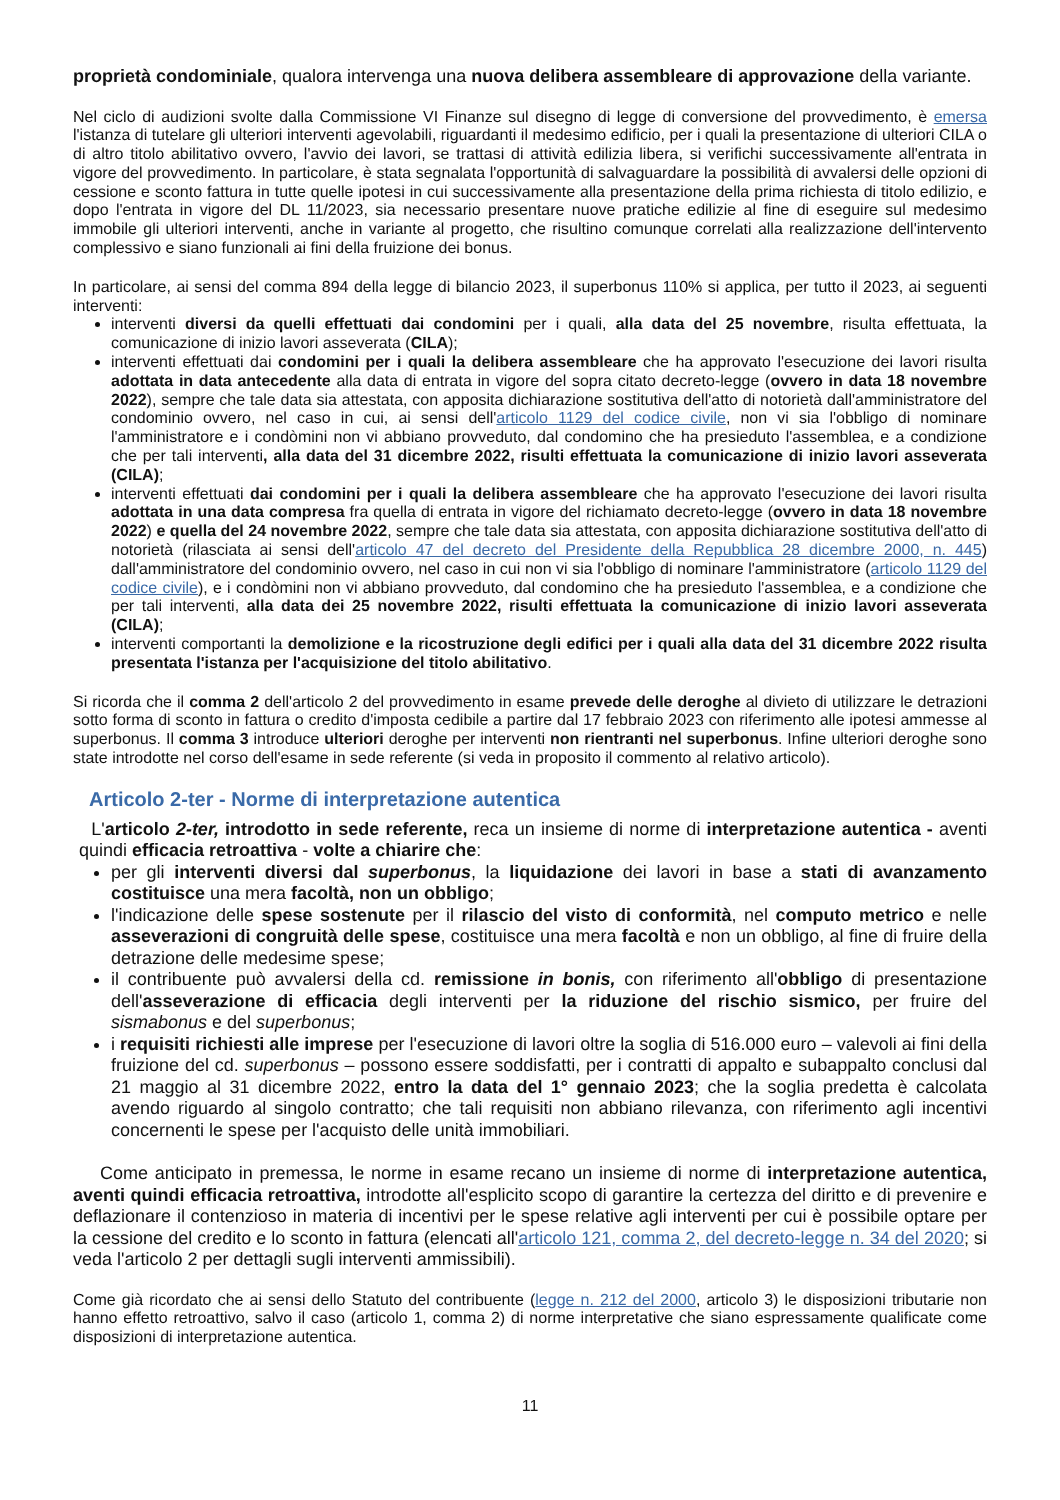proprietà condominiale, qualora intervenga una nuova delibera assembleare di approvazione della variante.
Nel ciclo di audizioni svolte dalla Commissione VI Finanze sul disegno di legge di conversione del provvedimento, è emersa l'istanza di tutelare gli ulteriori interventi agevolabili, riguardanti il medesimo edificio, per i quali la presentazione di ulteriori CILA o di altro titolo abilitativo ovvero, l'avvio dei lavori, se trattasi di attività edilizia libera, si verifichi successivamente all'entrata in vigore del provvedimento. In particolare, è stata segnalata l'opportunità di salvaguardare la possibilità di avvalersi delle opzioni di cessione e sconto fattura in tutte quelle ipotesi in cui successivamente alla presentazione della prima richiesta di titolo edilizio, e dopo l'entrata in vigore del DL 11/2023, sia necessario presentare nuove pratiche edilizie al fine di eseguire sul medesimo immobile gli ulteriori interventi, anche in variante al progetto, che risultino comunque correlati alla realizzazione dell'intervento complessivo e siano funzionali ai fini della fruizione dei bonus.
In particolare, ai sensi del comma 894 della legge di bilancio 2023, il superbonus 110% si applica, per tutto il 2023, ai seguenti interventi:
interventi diversi da quelli effettuati dai condomini per i quali, alla data del 25 novembre, risulta effettuata, la comunicazione di inizio lavori asseverata (CILA);
interventi effettuati dai condomini per i quali la delibera assembleare che ha approvato l'esecuzione dei lavori risulta adottata in data antecedente alla data di entrata in vigore del sopra citato decreto-legge (ovvero in data 18 novembre 2022), sempre che tale data sia attestata, con apposita dichiarazione sostitutiva dell'atto di notorietà dall'amministratore del condominio ovvero, nel caso in cui, ai sensi dell'articolo 1129 del codice civile, non vi sia l'obbligo di nominare l'amministratore e i condòmini non vi abbiano provveduto, dal condomino che ha presieduto l'assemblea, e a condizione che per tali interventi, alla data del 31 dicembre 2022, risulti effettuata la comunicazione di inizio lavori asseverata (CILA);
interventi effettuati dai condomini per i quali la delibera assembleare che ha approvato l'esecuzione dei lavori risulta adottata in una data compresa fra quella di entrata in vigore del richiamato decreto-legge (ovvero in data 18 novembre 2022) e quella del 24 novembre 2022, sempre che tale data sia attestata, con apposita dichiarazione sostitutiva dell'atto di notorietà (rilasciata ai sensi dell'articolo 47 del decreto del Presidente della Repubblica 28 dicembre 2000, n. 445) dall'amministratore del condominio ovvero, nel caso in cui non vi sia l'obbligo di nominare l'amministratore (articolo 1129 del codice civile), e i condòmini non vi abbiano provveduto, dal condomino che ha presieduto l'assemblea, e a condizione che per tali interventi, alla data dei 25 novembre 2022, risulti effettuata la comunicazione di inizio lavori asseverata (CILA);
interventi comportanti la demolizione e la ricostruzione degli edifici per i quali alla data del 31 dicembre 2022 risulta presentata l'istanza per l'acquisizione del titolo abilitativo.
Si ricorda che il comma 2 dell'articolo 2 del provvedimento in esame prevede delle deroghe al divieto di utilizzare le detrazioni sotto forma di sconto in fattura o credito d'imposta cedibile a partire dal 17 febbraio 2023 con riferimento alle ipotesi ammesse al superbonus. Il comma 3 introduce ulteriori deroghe per interventi non rientranti nel superbonus. Infine ulteriori deroghe sono state introdotte nel corso dell'esame in sede referente (si veda in proposito il commento al relativo articolo).
Articolo 2-ter - Norme di interpretazione autentica
L'articolo 2-ter, introdotto in sede referente, reca un insieme di norme di interpretazione autentica - aventi quindi efficacia retroattiva - volte a chiarire che:
per gli interventi diversi dal superbonus, la liquidazione dei lavori in base a stati di avanzamento costituisce una mera facoltà, non un obbligo;
l'indicazione delle spese sostenute per il rilascio del visto di conformità, nel computo metrico e nelle asseverazioni di congruità delle spese, costituisce una mera facoltà e non un obbligo, al fine di fruire della detrazione delle medesime spese;
il contribuente può avvalersi della cd. remissione in bonis, con riferimento all'obbligo di presentazione dell'asseverazione di efficacia degli interventi per la riduzione del rischio sismico, per fruire del sismabonus e del superbonus;
i requisiti richiesti alle imprese per l'esecuzione di lavori oltre la soglia di 516.000 euro – valevoli ai fini della fruizione del cd. superbonus – possono essere soddisfatti, per i contratti di appalto e subappalto conclusi dal 21 maggio al 31 dicembre 2022, entro la data del 1° gennaio 2023; che la soglia predetta è calcolata avendo riguardo al singolo contratto; che tali requisiti non abbiano rilevanza, con riferimento agli incentivi concernenti le spese per l'acquisto delle unità immobiliari.
Come anticipato in premessa, le norme in esame recano un insieme di norme di interpretazione autentica, aventi quindi efficacia retroattiva, introdotte all'esplicito scopo di garantire la certezza del diritto e di prevenire e deflazionare il contenzioso in materia di incentivi per le spese relative agli interventi per cui è possibile optare per la cessione del credito e lo sconto in fattura (elencati all'articolo 121, comma 2, del decreto-legge n. 34 del 2020; si veda l'articolo 2 per dettagli sugli interventi ammissibili).
Come già ricordato che ai sensi dello Statuto del contribuente (legge n. 212 del 2000, articolo 3) le disposizioni tributarie non hanno effetto retroattivo, salvo il caso (articolo 1, comma 2) di norme interpretative che siano espressamente qualificate come disposizioni di interpretazione autentica.
11